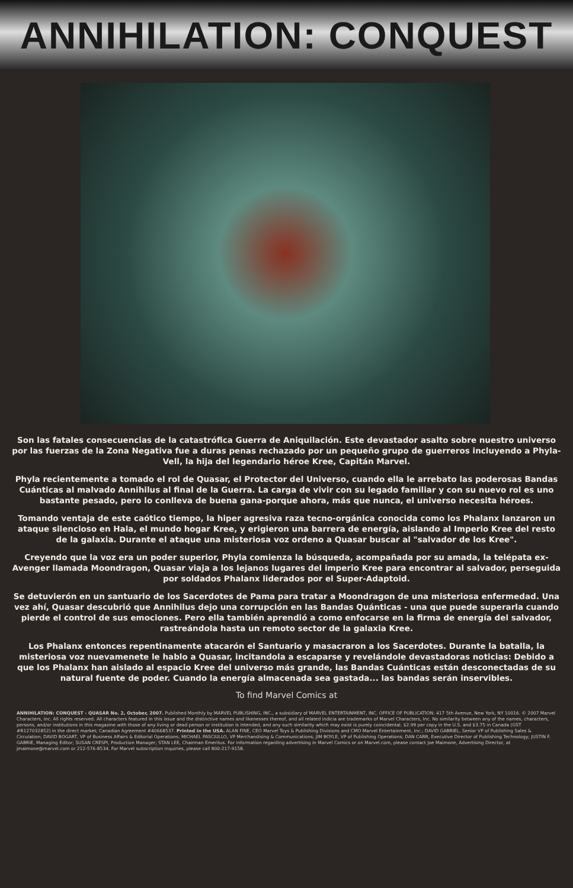ANNIHILATION: CONQUEST
Son las fatales consecuencias de la catastrófica Guerra de Aniquilación. Este devastador asalto sobre nuestro universo por las fuerzas de la Zona Negativa fue a duras penas rechazado por un pequeño grupo de guerreros incluyendo a Phyla-Vell, la hija del legendario héroe Kree, Capitán Marvel.
Phyla recientemente a tomado el rol de Quasar, el Protector del Universo, cuando ella le arrebato las poderosas Bandas Cuánticas al malvado Annihilus al final de la Guerra. La carga de vivir con su legado familiar y con su nuevo rol es uno bastante pesado, pero lo conlleva de buena gana-porque ahora, más que nunca, el universo necesita héroes.
Tomando ventaja de este caótico tiempo, la hiper agresiva raza tecno-orgánica conocida como los Phalanx lanzaron un ataque silencioso en Hala, el mundo hogar Kree, y erigieron una barrera de energía, aislando al Imperio Kree del resto de la galaxia. Durante el ataque una misteriosa voz ordeno a Quasar buscar al "salvador de los Kree".
Creyendo que la voz era un poder superior, Phyla comienza la búsqueda, acompañada por su amada, la telépata ex-Avenger llamada Moondragon, Quasar viaja a los lejanos lugares del imperio Kree para encontrar al salvador, perseguida por soldados Phalanx liderados por el Super-Adaptoid.
Se detuvierón en un santuario de los Sacerdotes de Pama para tratar a Moondragon de una misteriosa enfermedad. Una vez ahí, Quasar descubrió que Annihilus dejo una corrupción en las Bandas Quánticas - una que puede superarla cuando pierde el control de sus emociones. Pero ella también aprendió a como enfocarse en la firma de energía del salvador, rastreándola hasta un remoto sector de la galaxia Kree.
Los Phalanx entonces repentinamente atacarón el Santuario y masacraron a los Sacerdotes. Durante la batalla, la misteriosa voz nuevamenete le hablo a Quasar, incitandola a escaparse y revelándole devastadoras noticias: Debido a que los Phalanx han aislado al espacio Kree del universo más grande, las Bandas Cuánticas están desconectadas de su natural fuente de poder. Cuando la energía almacenada sea gastada... las bandas serán inservibles.
To find Marvel Comics at
ANNIHILATION: CONQUEST - QUASAR No. 2, October, 2007. Published Monthly by MARVEL PUBLISHING, INC., a subsidiary of MARVEL ENTERTAINMENT, INC. OFFICE OF PUBLICATION: 417 5th Avenue, New York, NY 10016. © 2007 Marvel Characters, Inc. All rights reserved. All characters featured in this issue and the distinctive names and likenesses thereof, and all related indicia are trademarks of Marvel Characters, Inc. No similarity between any of the names, characters, persons, and/or institutions in this magazine with those of any living or dead person or institution is intended, and any such similarity which may exist is purely coincidental. $2.99 per copy in the U.S. and $3.75 in Canada (GST #R127032852) in the direct market; Canadian Agreement #40668537. Printed in the USA. ALAN FINE, CEO Marvel Toys & Publishing Divisions and CMO Marvel Entertainment, Inc.; DAVID GABRIEL, Senior VP of Publishing Sales & Circulation; DAVID BOGART, VP of Business Affairs & Editorial Operations; MICHAEL PASCIULLO, VP Merchandising & Communications; JIM BOYLE, VP of Publishing Operations; DAN CARR, Executive Director of Publishing Technology; JUSTIN F. GABRIE, Managing Editor; SUSAN CRESPI, Production Manager; STAN LEE, Chairman Emeritus. For information regarding advertising in Marvel Comics or on Marvel.com, please contact Joe Maimone, Advertising Director, at jmaimone@marvel.com or 212-576-8534. For Marvel subscription inquiries, please call 800-217-9158.